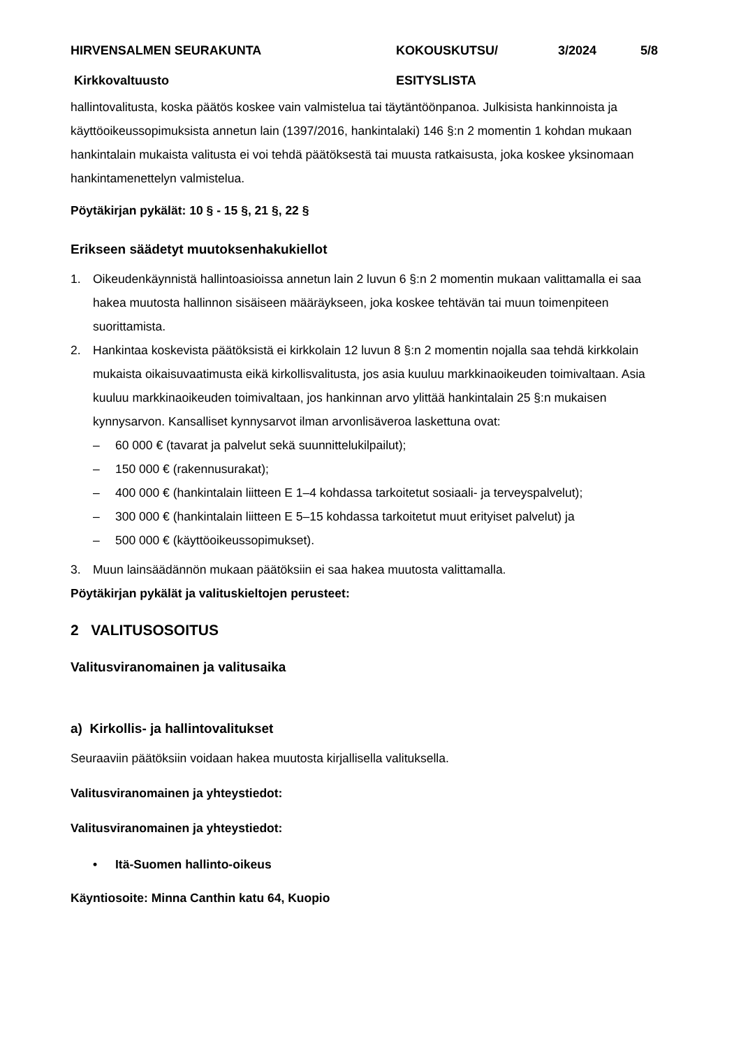HIRVENSALMEN SEURAKUNTA
KOKOUSKUTSU/
3/2024
5/8
Kirkkovaltuusto
ESITYSLISTA
hallintovalitusta, koska päätös koskee vain valmistelua tai täytäntöönpanoa. Julkisista hankinnoista ja käyttöoikeussopimuksista annetun lain (1397/2016, hankintalaki) 146 §:n 2 momentin 1 kohdan mukaan hankintalain mukaista valitusta ei voi tehdä päätöksestä tai muusta ratkaisusta, joka koskee yksinomaan hankintamenettelyn valmistelua.
Pöytäkirjan pykälät: 10 § - 15 §, 21 §, 22 §
Erikseen säädetyt muutoksenhakukiellot
1. Oikeudenkäynnistä hallintoasioissa annetun lain 2 luvun 6 §:n 2 momentin mukaan valittamalla ei saa hakea muutosta hallinnon sisäiseen määräykseen, joka koskee tehtävän tai muun toimenpiteen suorittamista.
2. Hankintaa koskevista päätöksistä ei kirkkolain 12 luvun 8 §:n 2 momentin nojalla saa tehdä kirkkolain mukaista oikaisuvaatimusta eikä kirkollisvalitusta, jos asia kuuluu markkinaoikeuden toimivaltaan. Asia kuuluu markkinaoikeuden toimivaltaan, jos hankinnan arvo ylittää hankintalain 25 §:n mukaisen kynnysarvon. Kansalliset kynnysarvot ilman arvonlisäveroa laskettuna ovat:
– 60 000 € (tavarat ja palvelut sekä suunnittelukilpailut);
– 150 000 € (rakennusurakat);
– 400 000 € (hankintalain liitteen E 1–4 kohdassa tarkoitetut sosiaali- ja terveyspalvelut);
– 300 000 € (hankintalain liitteen E 5–15 kohdassa tarkoitetut muut erityiset palvelut) ja
– 500 000 € (käyttöoikeussopimukset).
3. Muun lainsäädännön mukaan päätöksiin ei saa hakea muutosta valittamalla.
Pöytäkirjan pykälät ja valituskieltojen perusteet:
2 VALITUSOSOITUS
Valitusviranomainen ja valitusaika
a) Kirkollis- ja hallintovalitukset
Seuraaviin päätöksiin voidaan hakea muutosta kirjallisella valituksella.
Valitusviranomainen ja yhteystiedot:
Valitusviranomainen ja yhteystiedot:
• Itä-Suomen hallinto-oikeus
Käyntiosoite: Minna Canthin katu 64, Kuopio